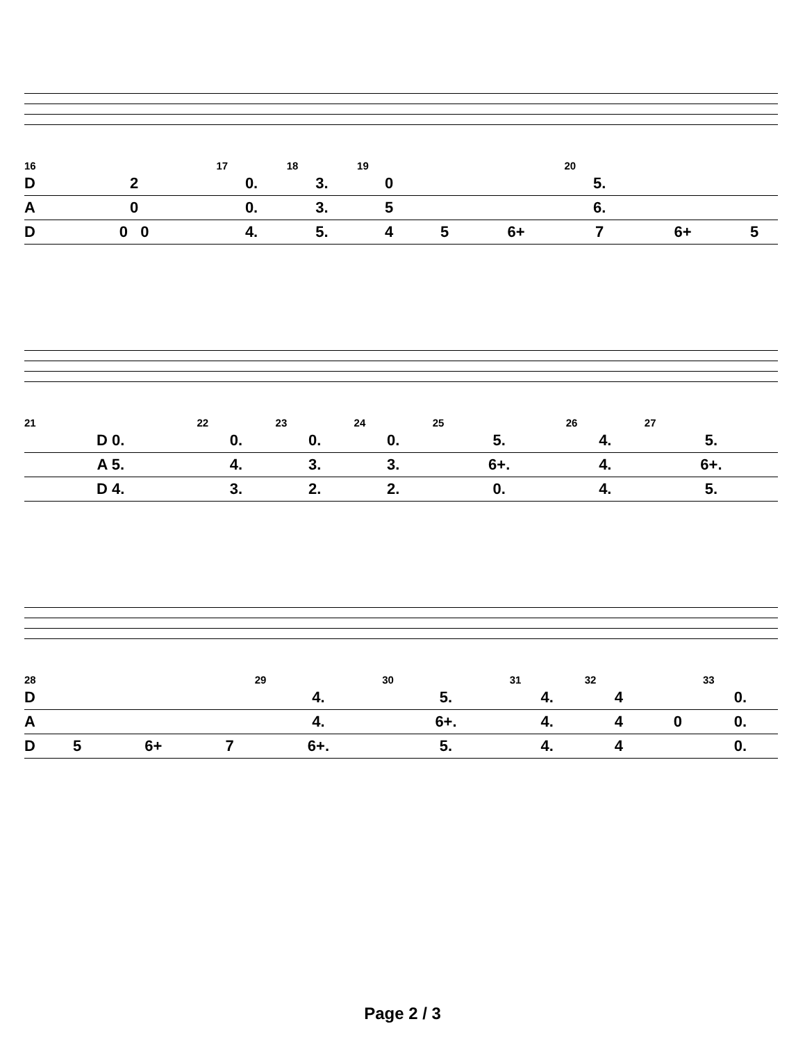| 16 | | 17 | 18 | 19 | | | 20 | | |
| D | 2 | 0. | 3. | 0 | | | 5. | | |
| A | 0 | 0. | 3. | 5 | | | 6. | | |
| D | 0 0 | 4. | 5. | 4 | 5 | 6+ | 7 | 6+ | 5 |
| 21 | 22 | 23 | 24 | 25 | 26 | 27 |
| D 0. | 0. | 0. | 0. | 5. | 4. | 5. |
| A 5. | 4. | 3. | 3. | 6+. | 4. | 6+. |
| D 4. | 3. | 2. | 2. | 0. | 4. | 5. |
| 28 | | | | 29 | 30 | 31 | 32 | | 33 |
| D | | | | 4. | 5. | 4. | 4 | | 0. |
| A | | | | 4. | 6+. | 4. | 4 | 0 | 0. |
| D | 5 | 6+ | 7 | 6+. | 5. | 4. | 4 | | 0. |
Page 2 / 3